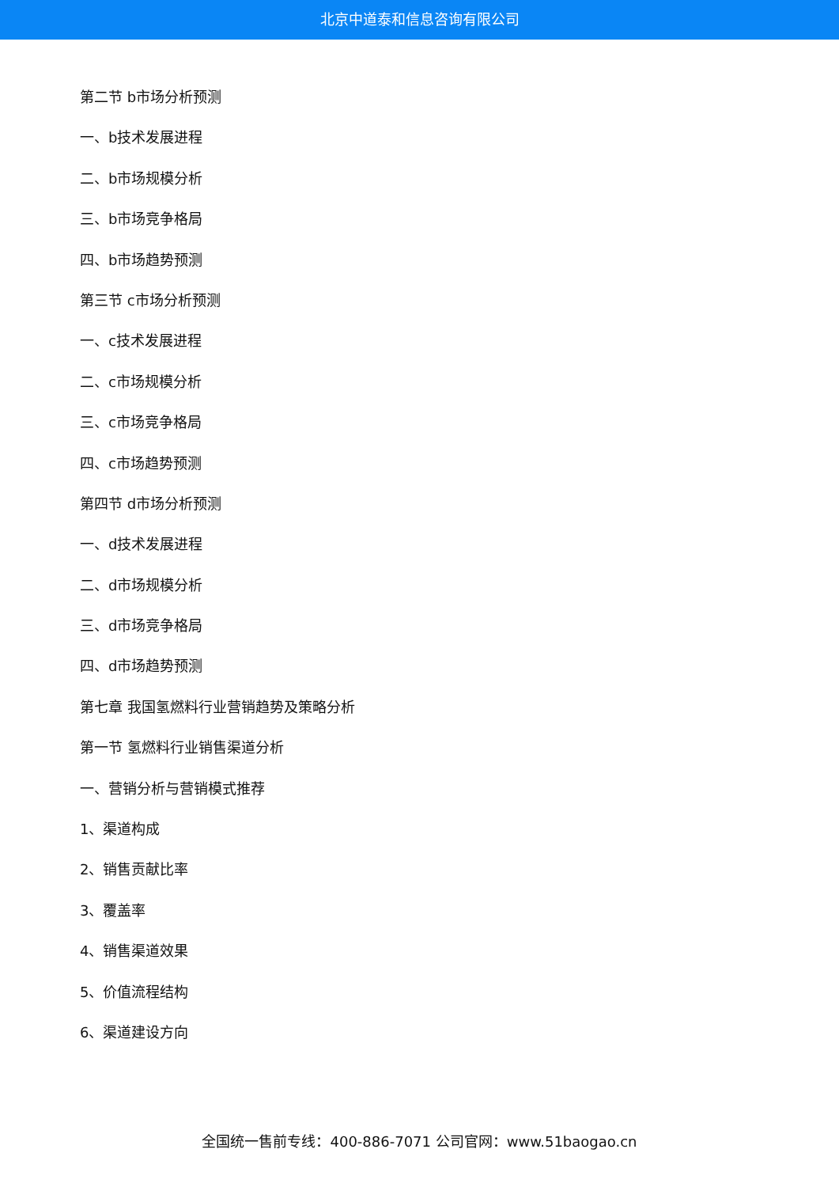北京中道泰和信息咨询有限公司
第二节 b市场分析预测
一、b技术发展进程
二、b市场规模分析
三、b市场竞争格局
四、b市场趋势预测
第三节 c市场分析预测
一、c技术发展进程
二、c市场规模分析
三、c市场竞争格局
四、c市场趋势预测
第四节 d市场分析预测
一、d技术发展进程
二、d市场规模分析
三、d市场竞争格局
四、d市场趋势预测
第七章 我国氢燃料行业营销趋势及策略分析
第一节 氢燃料行业销售渠道分析
一、营销分析与营销模式推荐
1、渠道构成
2、销售贡献比率
3、覆盖率
4、销售渠道效果
5、价值流程结构
6、渠道建设方向
全国统一售前专线：400-886-7071 公司官网：www.51baogao.cn